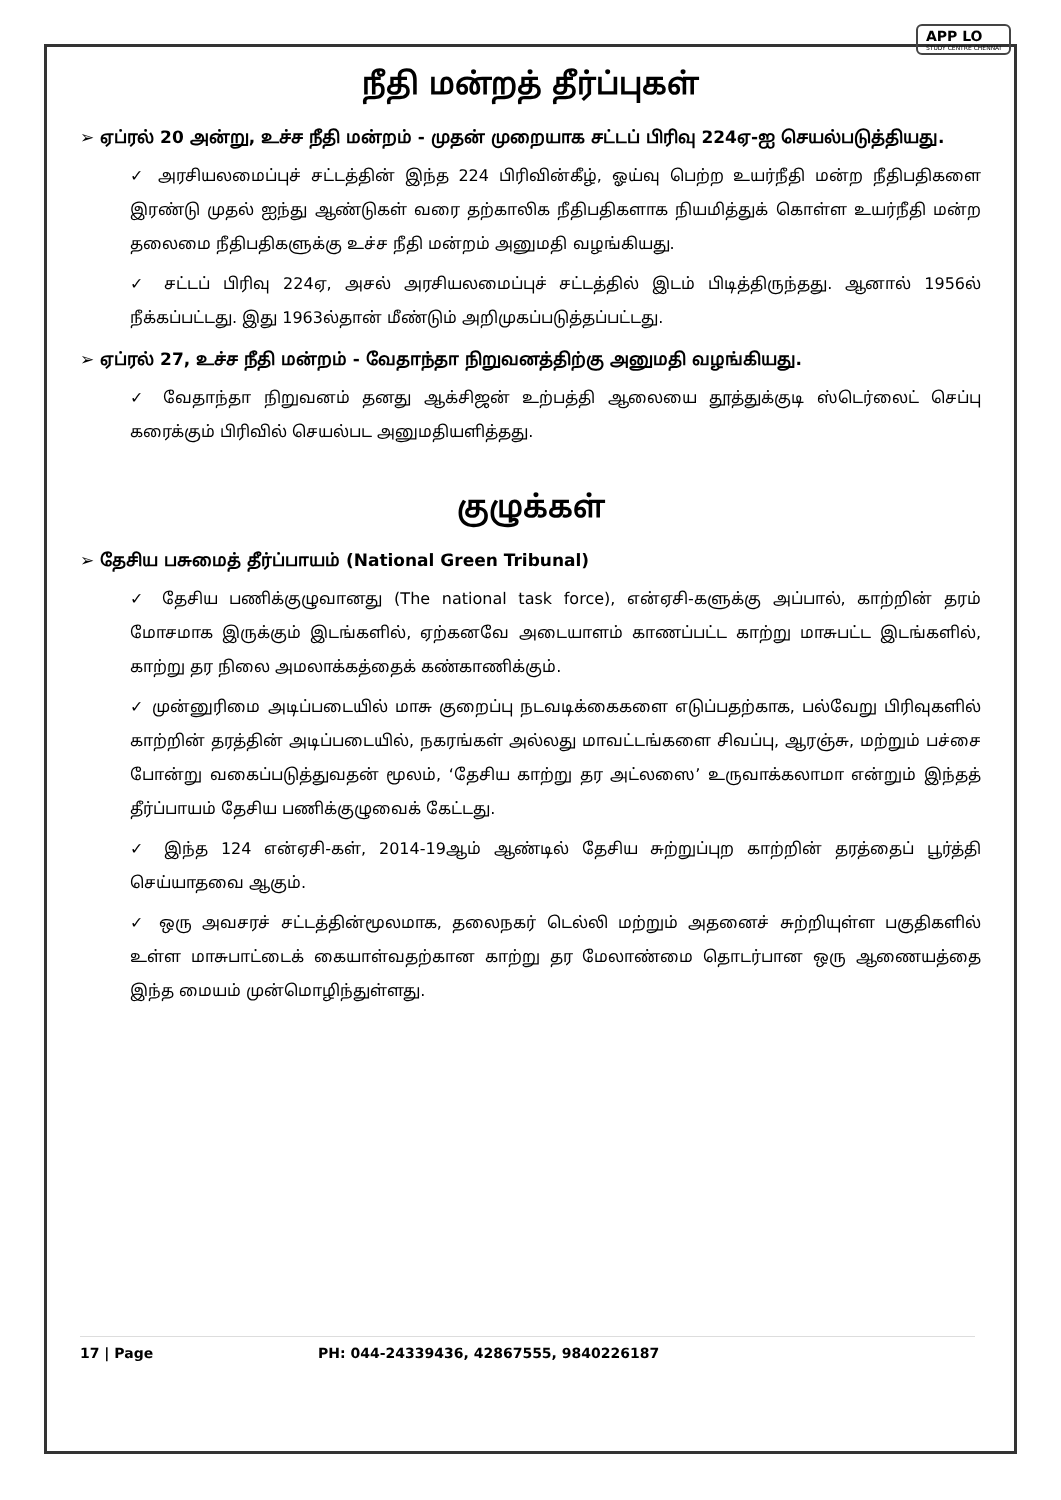APP LO
STUDY CENTRE CHENNAI
நீதி மன்றத் தீர்ப்புகள்
➢ ஏப்ரல் 20 அன்று, உச்ச நீதி மன்றம் - முதன் முறையாக சட்டப் பிரிவு 224ஏ-ஐ செயல்படுத்தியது.
✓ அரசியலமைப்புச் சட்டத்தின் இந்த 224 பிரிவின்கீழ், ஓய்வு பெற்ற உயர்நீதி மன்ற நீதிபதிகளை இரண்டு முதல் ஐந்து ஆண்டுகள் வரை தற்காலிக நீதிபதிகளாக நியமித்துக் கொள்ள உயர்நீதி மன்ற தலைமை நீதிபதிகளுக்கு உச்ச நீதி மன்றம் அனுமதி வழங்கியது.
✓ சட்டப் பிரிவு 224ஏ, அசல் அரசியலமைப்புச் சட்டத்தில் இடம் பிடித்திருந்தது. ஆனால் 1956ல் நீக்கப்பட்டது. இது 1963ல்தான் மீண்டும் அறிமுகப்படுத்தப்பட்டது.
➢ ஏப்ரல் 27, உச்ச நீதி மன்றம் - வேதாந்தா நிறுவனத்திற்கு அனுமதி வழங்கியது.
✓ வேதாந்தா நிறுவனம் தனது ஆக்சிஜன் உற்பத்தி ஆலையை தூத்துக்குடி ஸ்டெர்லைட் செப்பு கரைக்கும் பிரிவில் செயல்பட அனுமதியளித்தது.
குழுக்கள்
➢ தேசிய பசுமைத் தீர்ப்பாயம் (National Green Tribunal)
✓ தேசிய பணிக்குழுவானது (The national task force), என்ஏசி-களுக்கு அப்பால், காற்றின் தரம் மோசமாக இருக்கும் இடங்களில், ஏற்கனவே அடையாளம் காணப்பட்ட காற்று மாசுபட்ட இடங்களில், காற்று தர நிலை அமலாக்கத்தைக் கண்காணிக்கும்.
✓ முன்னுரிமை அடிப்படையில் மாசு குறைப்பு நடவடிக்கைகளை எடுப்பதற்காக, பல்வேறு பிரிவுகளில் காற்றின் தரத்தின் அடிப்படையில், நகரங்கள் அல்லது மாவட்டங்களை சிவப்பு, ஆரஞ்சு, மற்றும் பச்சை போன்று வகைப்படுத்துவதன் மூலம், ‘தேசிய காற்று தர அட்லஸை’ உருவாக்கலாமா என்றும் இந்தத் தீர்ப்பாயம் தேசிய பணிக்குழுவைக் கேட்டது.
✓ இந்த 124 என்ஏசி-கள், 2014-19ஆம் ஆண்டில் தேசிய சுற்றுப்புற காற்றின் தரத்தைப் பூர்த்தி செய்யாதவை ஆகும்.
✓ ஒரு அவசரச் சட்டத்தின்மூலமாக, தலைநகர் டெல்லி மற்றும் அதனைச் சுற்றியுள்ள பகுதிகளில் உள்ள மாசுபாட்டைக் கையாள்வதற்கான காற்று தர மேலாண்மை தொடர்பான ஒரு ஆணையத்தை இந்த மையம் முன்மொழிந்துள்ளது.
17 | Page PH: 044-24339436, 42867555, 9840226187